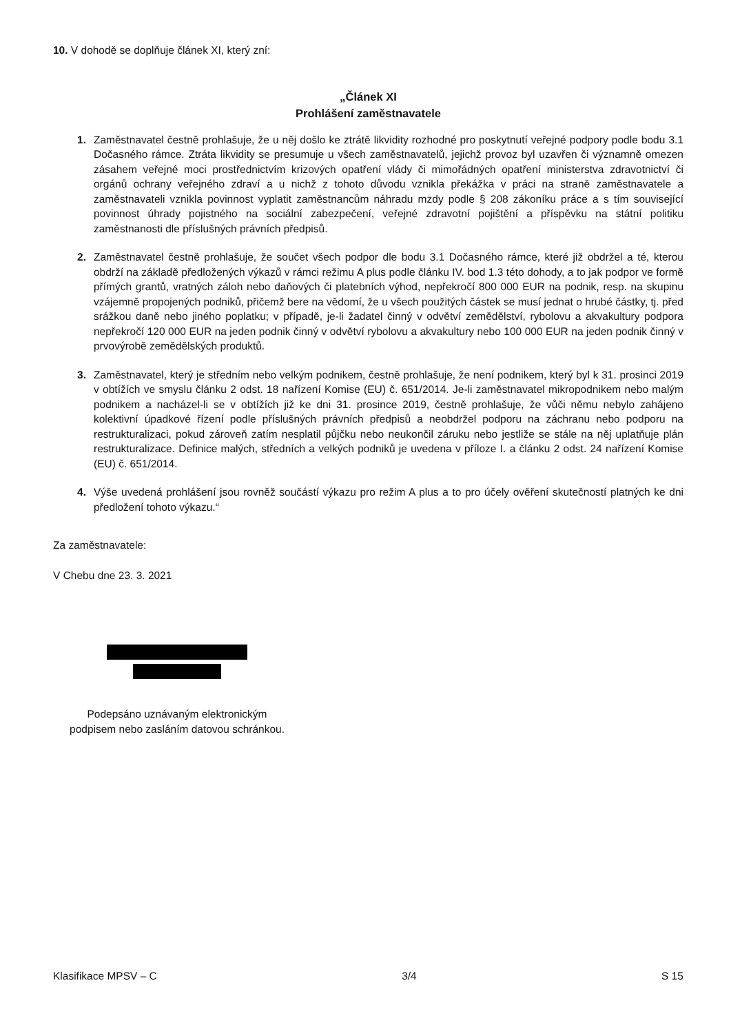10. V dohodě se doplňuje článek XI, který zní:
„Článek XI
Prohlášení zaměstnavatele
1. Zaměstnavatel čestně prohlašuje, že u něj došlo ke ztrátě likvidity rozhodné pro poskytnutí veřejné podpory podle bodu 3.1 Dočasného rámce. Ztráta likvidity se presumuje u všech zaměstnavatelů, jejichž provoz byl uzavřen či významně omezen zásahem veřejné moci prostřednictvím krizových opatření vlády či mimořádných opatření ministerstva zdravotnictví či orgánů ochrany veřejného zdraví a u nichž z tohoto důvodu vznikla překážka v práci na straně zaměstnavatele a zaměstnavateli vznikla povinnost vyplatit zaměstnancům náhradu mzdy podle § 208 zákoníku práce a s tím související povinnost úhrady pojistného na sociální zabezpečení, veřejné zdravotní pojištění a příspěvku na státní politiku zaměstnanosti dle příslušných právních předpisů.
2. Zaměstnavatel čestně prohlašuje, že součet všech podpor dle bodu 3.1 Dočasného rámce, které již obdržel a té, kterou obdrží na základě předložených výkazů v rámci režimu A plus podle článku IV. bod 1.3 této dohody, a to jak podpor ve formě přímých grantů, vratných záloh nebo daňových či platebních výhod, nepřekročí 800 000 EUR na podnik, resp. na skupinu vzájemně propojených podniků, přičemž bere na vědomí, že u všech použitých částek se musí jednat o hrubé částky, tj. před srážkou daně nebo jiného poplatku; v případě, je-li žadatel činný v odvětví zemědělství, rybolovu a akvakultury podpora nepřekročí 120 000 EUR na jeden podnik činný v odvětví rybolovu a akvakultury nebo 100 000 EUR na jeden podnik činný v prvovýrobě zemědělských produktů.
3. Zaměstnavatel, který je středním nebo velkým podnikem, čestně prohlašuje, že není podnikem, který byl k 31. prosinci 2019 v obtížích ve smyslu článku 2 odst. 18 nařízení Komise (EU) č. 651/2014. Je-li zaměstnavatel mikropodnikem nebo malým podnikem a nacházel-li se v obtížích již ke dni 31. prosince 2019, čestně prohlašuje, že vůči němu nebylo zahájeno kolektivní úpadkové řízení podle příslušných právních předpisů a neobdržel podporu na záchranu nebo podporu na restrukturalizaci, pokud zároveň zatím nesplatil půjčku nebo neukončil záruku nebo jestliže se stále na něj uplatňuje plán restrukturalizace. Definice malých, středních a velkých podniků je uvedena v příloze I. a článku 2 odst. 24 nařízení Komise (EU) č. 651/2014.
4. Výše uvedená prohlášení jsou rovněž součástí výkazu pro režim A plus a to pro účely ověření skutečností platných ke dni předložení tohoto výkazu.“
Za zaměstnavatele:
V Chebu dne 23. 3. 2021
Podepsáno uznávaným elektronickým
podpisem nebo zasláním datovou schránkou.
Klasifikace MPSV – C 3/4 S 15